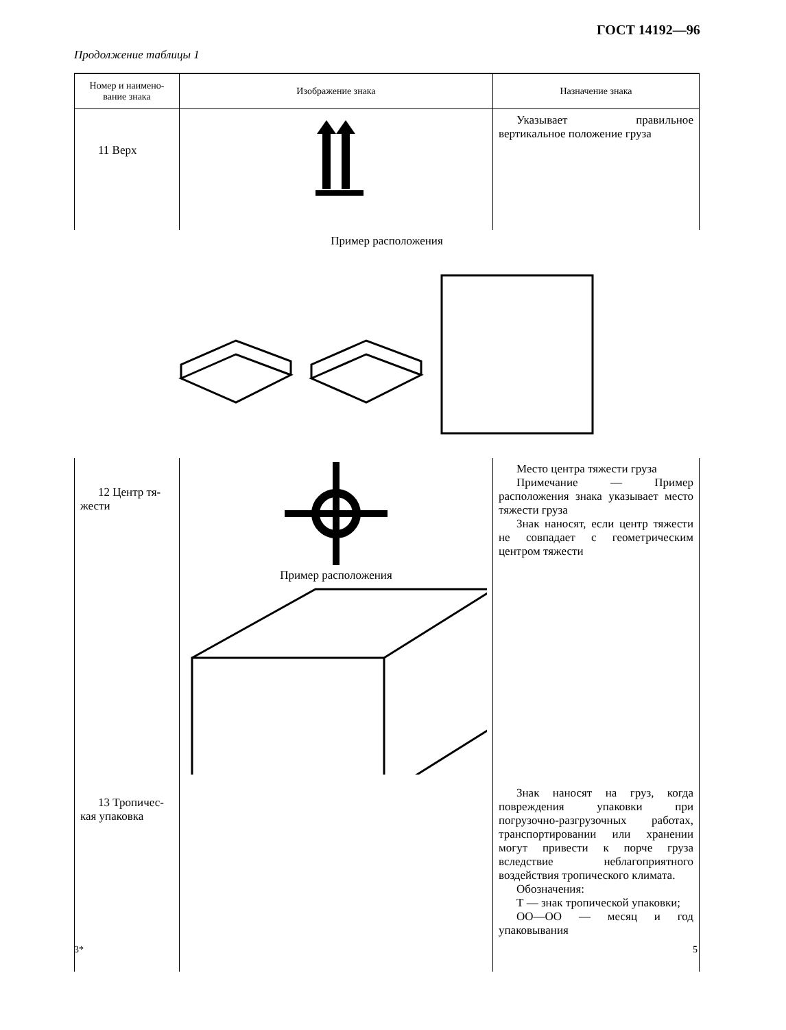ГОСТ 14192—96
Продолжение таблицы 1
| Номер и наимено- вание знака | Изображение знака | Назначение знака |
| --- | --- | --- |
| 11 Верх | | Указывает правильное вертикальное положение груза |
| Пример расположения | | |
| 12 Центр тя- жести | Пример расположения | Место центра тяжести груза Примечание — Пример расположения знака указывает место тяжести груза Знак наносят, если центр тяжести не совпадает с геометрическим центром тяжести |
| 13 Тропичес- кая упаковка | | Знак наносят на груз, когда повреждения упаковки при погрузочно-разгрузочных работах, транспортировании или хранении могут привести к порче груза вследствие неблагоприятного воздействия тропического климата. Обозначения: Т — знак тропической упаковки; ОО—ОО — месяц и год упаковывания |
3* 5